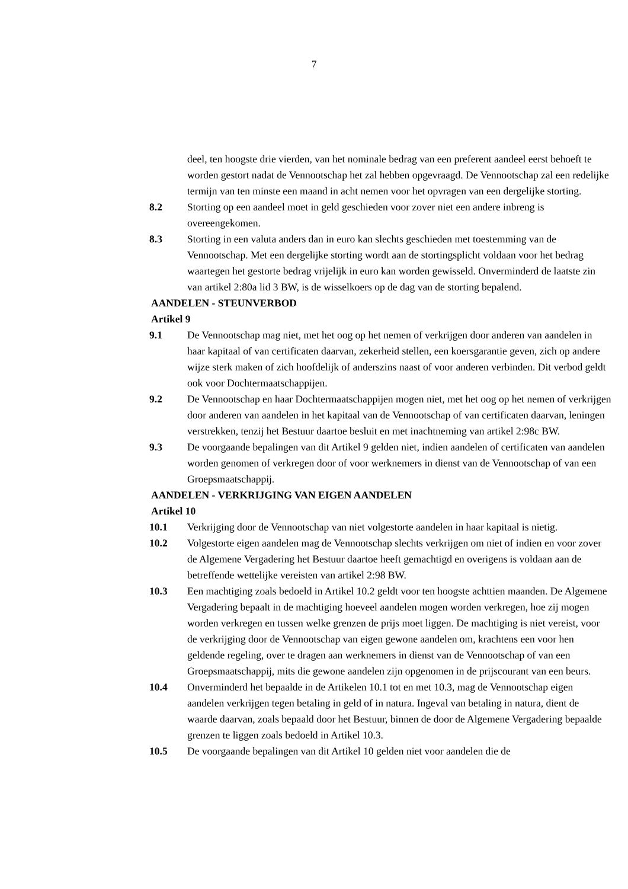7
deel, ten hoogste drie vierden, van het nominale bedrag van een preferent aandeel eerst behoeft te worden gestort nadat de Vennootschap het zal hebben opgevraagd. De Vennootschap zal een redelijke termijn van ten minste een maand in acht nemen voor het opvragen van een dergelijke storting.
8.2 Storting op een aandeel moet in geld geschieden voor zover niet een andere inbreng is overeengekomen.
8.3 Storting in een valuta anders dan in euro kan slechts geschieden met toestemming van de Vennootschap. Met een dergelijke storting wordt aan de stortingsplicht voldaan voor het bedrag waartegen het gestorte bedrag vrijelijk in euro kan worden gewisseld. Onverminderd de laatste zin van artikel 2:80a lid 3 BW, is de wisselkoers op de dag van de storting bepalend.
AANDELEN - STEUNVERBOD
Artikel 9
9.1 De Vennootschap mag niet, met het oog op het nemen of verkrijgen door anderen van aandelen in haar kapitaal of van certificaten daarvan, zekerheid stellen, een koersgarantie geven, zich op andere wijze sterk maken of zich hoofdelijk of anderszins naast of voor anderen verbinden. Dit verbod geldt ook voor Dochtermaatschappijen.
9.2 De Vennootschap en haar Dochtermaatschappijen mogen niet, met het oog op het nemen of verkrijgen door anderen van aandelen in het kapitaal van de Vennootschap of van certificaten daarvan, leningen verstrekken, tenzij het Bestuur daartoe besluit en met inachtneming van artikel 2:98c BW.
9.3 De voorgaande bepalingen van dit Artikel 9 gelden niet, indien aandelen of certificaten van aandelen worden genomen of verkregen door of voor werknemers in dienst van de Vennootschap of van een Groepsmaatschappij.
AANDELEN - VERKRIJGING VAN EIGEN AANDELEN
Artikel 10
10.1 Verkrijging door de Vennootschap van niet volgestorte aandelen in haar kapitaal is nietig.
10.2 Volgestorte eigen aandelen mag de Vennootschap slechts verkrijgen om niet of indien en voor zover de Algemene Vergadering het Bestuur daartoe heeft gemachtigd en overigens is voldaan aan de betreffende wettelijke vereisten van artikel 2:98 BW.
10.3 Een machtiging zoals bedoeld in Artikel 10.2 geldt voor ten hoogste achttien maanden. De Algemene Vergadering bepaalt in de machtiging hoeveel aandelen mogen worden verkregen, hoe zij mogen worden verkregen en tussen welke grenzen de prijs moet liggen. De machtiging is niet vereist, voor de verkrijging door de Vennootschap van eigen gewone aandelen om, krachtens een voor hen geldende regeling, over te dragen aan werknemers in dienst van de Vennootschap of van een Groepsmaatschappij, mits die gewone aandelen zijn opgenomen in de prijscourant van een beurs.
10.4 Onverminderd het bepaalde in de Artikelen 10.1 tot en met 10.3, mag de Vennootschap eigen aandelen verkrijgen tegen betaling in geld of in natura. Ingeval van betaling in natura, dient de waarde daarvan, zoals bepaald door het Bestuur, binnen de door de Algemene Vergadering bepaalde grenzen te liggen zoals bedoeld in Artikel 10.3.
10.5 De voorgaande bepalingen van dit Artikel 10 gelden niet voor aandelen die de